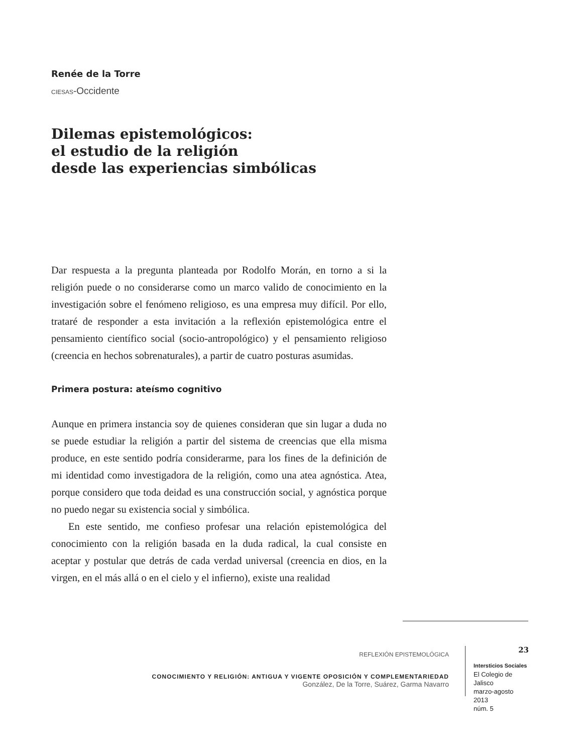Renée de la Torre
CIESAS-Occidente
Dilemas epistemológicos:
el estudio de la religión
desde las experiencias simbólicas
Dar respuesta a la pregunta planteada por Rodolfo Morán, en torno a si la religión puede o no considerarse como un marco valido de conocimiento en la investigación sobre el fenómeno religioso, es una empresa muy difícil. Por ello, trataré de responder a esta invitación a la reflexión epistemológica entre el pensamiento científico social (socio-antropológico) y el pensamiento religioso (creencia en hechos sobrenaturales), a partir de cuatro posturas asumidas.
Primera postura: ateísmo cognitivo
Aunque en primera instancia soy de quienes consideran que sin lugar a duda no se puede estudiar la religión a partir del sistema de creencias que ella misma produce, en este sentido podría considerarme, para los fines de la definición de mi identidad como investigadora de la religión, como una atea agnóstica. Atea, porque considero que toda deidad es una construcción social, y agnóstica porque no puedo negar su existencia social y simbólica.
En este sentido, me confieso profesar una relación epistemológica del conocimiento con la religión basada en la duda radical, la cual consiste en aceptar y postular que detrás de cada verdad universal (creencia en dios, en la virgen, en el más allá o en el cielo y el infierno), existe una realidad
REFLEXIÓN EPISTEMOLÓGICA
CONOCIMIENTO Y RELIGIÓN: ANTIGUA Y VIGENTE OPOSICIÓN Y COMPLEMENTARIEDAD
González, De la Torre, Suárez, Garma Navarro
23
Intersticios Sociales
El Colegio de Jalisco
marzo-agosto 2013
núm. 5